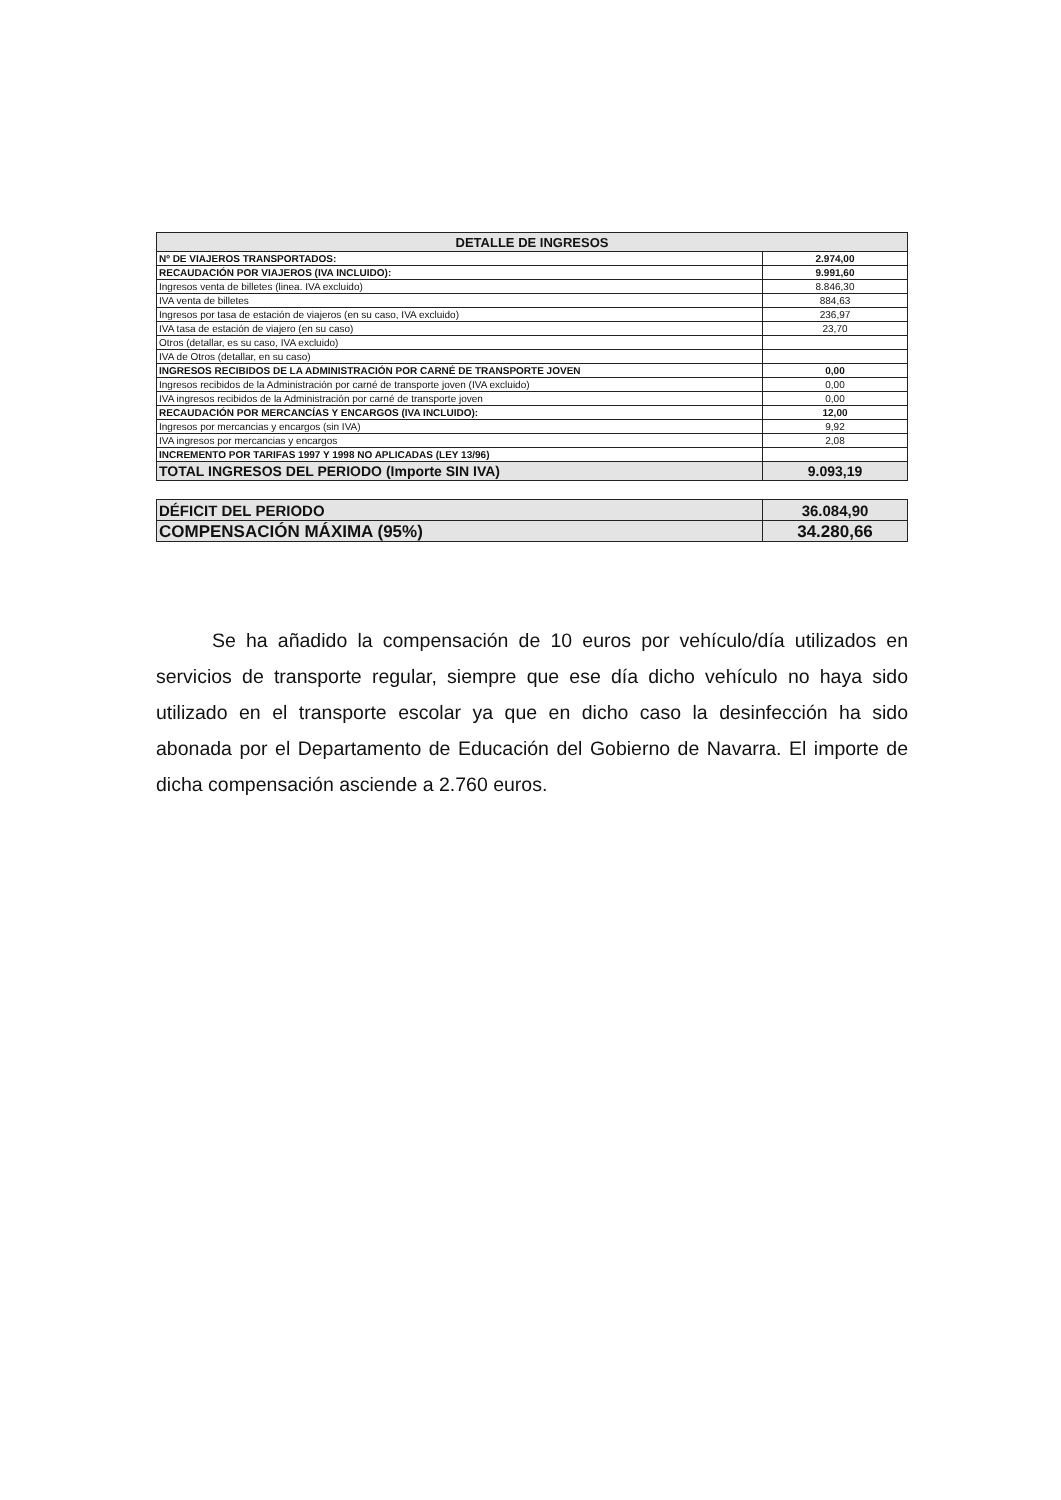| DETALLE DE INGRESOS | |
| --- | --- |
| Nº DE VIAJEROS TRANSPORTADOS: | 2.974,00 |
| RECAUDACIÓN POR VIAJEROS (IVA INCLUIDO): | 9.991,60 |
| Ingresos venta de billetes (linea. IVA excluido) | 8.846,30 |
| IVA venta de billetes | 884,63 |
| Ingresos por tasa de estación de viajeros (en su caso, IVA excluido) | 236,97 |
| IVA tasa de estación de viajero (en su caso) | 23,70 |
| Otros (detallar, es su caso, IVA excluido) | |
| IVA de Otros (detallar, en su caso) | |
| INGRESOS RECIBIDOS DE LA ADMINISTRACIÓN POR CARNÉ DE TRANSPORTE JOVEN | 0,00 |
| Ingresos recibidos de la Administración por carné de transporte joven (IVA excluido) | 0,00 |
| IVA ingresos recibidos de la Administración por carné de transporte joven | 0,00 |
| RECAUDACIÓN POR MERCANCÍAS Y ENCARGOS (IVA INCLUIDO): | 12,00 |
| Ingresos por mercancias y encargos (sin IVA) | 9,92 |
| IVA ingresos por mercancias y encargos | 2,08 |
| INCREMENTO POR TARIFAS 1997 Y 1998 NO APLICADAS (LEY 13/96) | |
| TOTAL INGRESOS DEL PERIODO (Importe SIN IVA) | 9.093,19 |
| DÉFICIT DEL PERIODO | 36.084,90 |
| COMPENSACIÓN MÁXIMA (95%) | 34.280,66 |
Se ha añadido la compensación de 10 euros por vehículo/día utilizados en servicios de transporte regular, siempre que ese día dicho vehículo no haya sido utilizado en el transporte escolar ya que en dicho caso la desinfección ha sido abonada por el Departamento de Educación del Gobierno de Navarra. El importe de dicha compensación asciende a 2.760 euros.